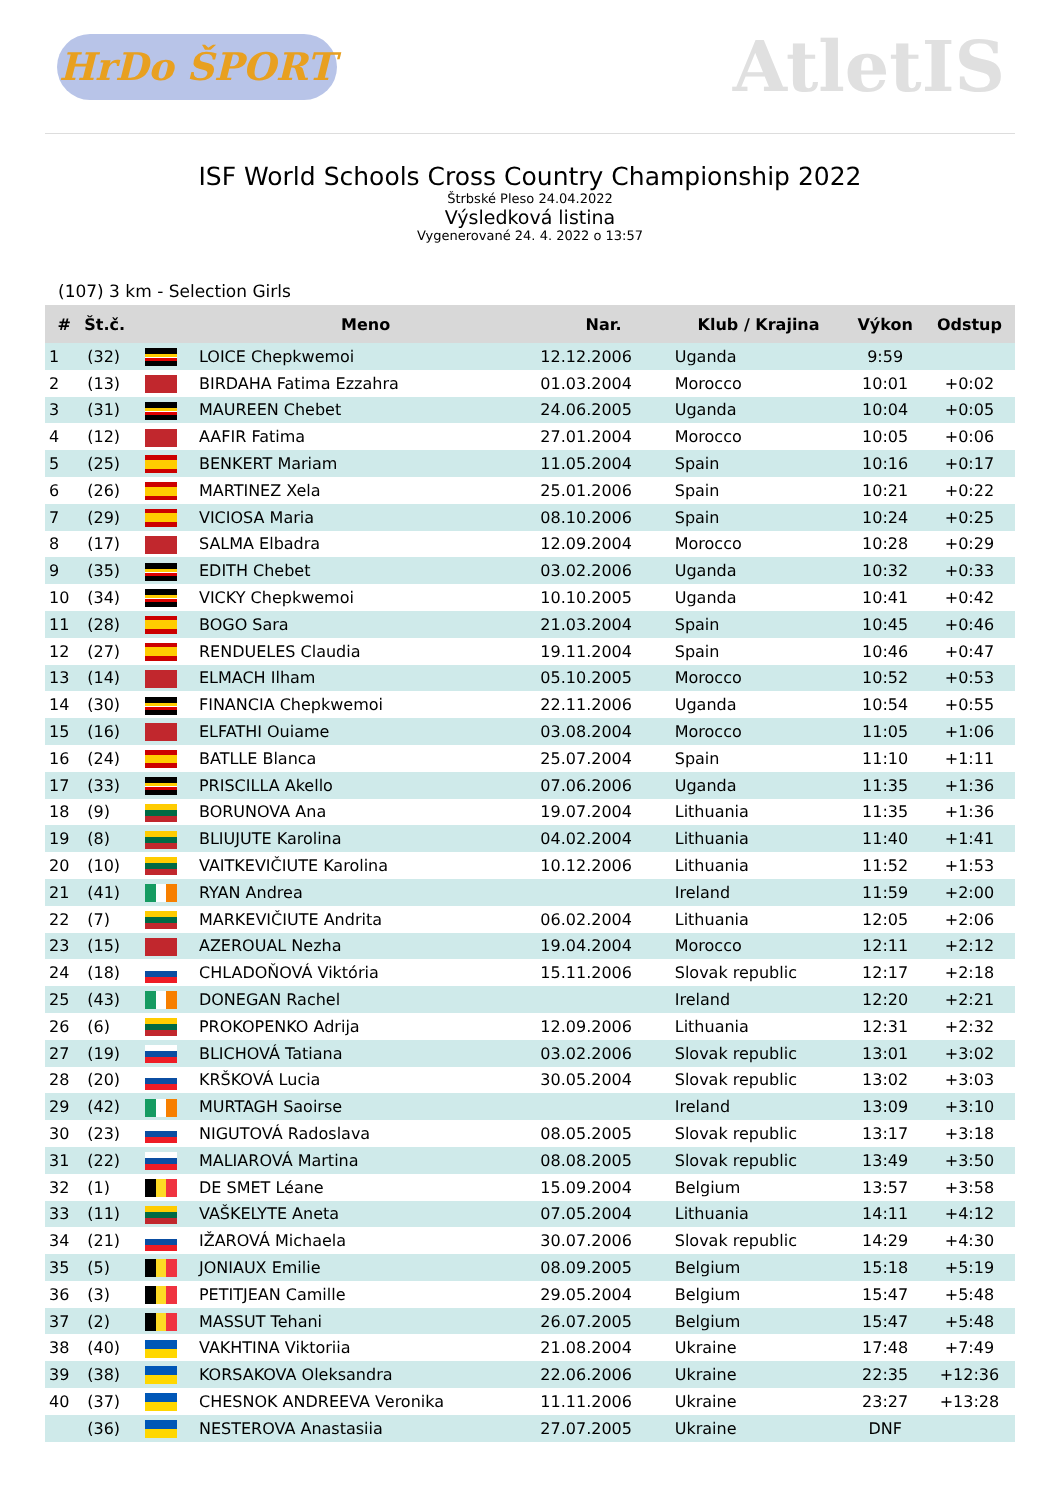HrDo ŠPORT
AtletIS
ISF World Schools Cross Country Championship 2022
Štrbské Pleso 24.04.2022
Výsledková listina
Vygenerované 24. 4. 2022 o 13:57
(107) 3 km - Selection Girls
| # | Št.č. | | Meno | Nar. | Klub / Krajina | Výkon | Odstup |
| --- | --- | --- | --- | --- | --- | --- | --- |
| 1 | (32) | | LOICE Chepkwemoi | 12.12.2006 | Uganda | 9:59 | |
| 2 | (13) | | BIRDAHA Fatima Ezzahra | 01.03.2004 | Morocco | 10:01 | +0:02 |
| 3 | (31) | | MAUREEN Chebet | 24.06.2005 | Uganda | 10:04 | +0:05 |
| 4 | (12) | | AAFIR Fatima | 27.01.2004 | Morocco | 10:05 | +0:06 |
| 5 | (25) | | BENKERT Mariam | 11.05.2004 | Spain | 10:16 | +0:17 |
| 6 | (26) | | MARTINEZ Xela | 25.01.2006 | Spain | 10:21 | +0:22 |
| 7 | (29) | | VICIOSA Maria | 08.10.2006 | Spain | 10:24 | +0:25 |
| 8 | (17) | | SALMA Elbadra | 12.09.2004 | Morocco | 10:28 | +0:29 |
| 9 | (35) | | EDITH Chebet | 03.02.2006 | Uganda | 10:32 | +0:33 |
| 10 | (34) | | VICKY Chepkwemoi | 10.10.2005 | Uganda | 10:41 | +0:42 |
| 11 | (28) | | BOGO Sara | 21.03.2004 | Spain | 10:45 | +0:46 |
| 12 | (27) | | RENDUELES Claudia | 19.11.2004 | Spain | 10:46 | +0:47 |
| 13 | (14) | | ELMACH Ilham | 05.10.2005 | Morocco | 10:52 | +0:53 |
| 14 | (30) | | FINANCIA Chepkwemoi | 22.11.2006 | Uganda | 10:54 | +0:55 |
| 15 | (16) | | ELFATHI Ouiame | 03.08.2004 | Morocco | 11:05 | +1:06 |
| 16 | (24) | | BATLLE Blanca | 25.07.2004 | Spain | 11:10 | +1:11 |
| 17 | (33) | | PRISCILLA Akello | 07.06.2006 | Uganda | 11:35 | +1:36 |
| 18 | (9) | | BORUNOVA Ana | 19.07.2004 | Lithuania | 11:35 | +1:36 |
| 19 | (8) | | BLIUJUTE Karolina | 04.02.2004 | Lithuania | 11:40 | +1:41 |
| 20 | (10) | | VAITKEVIČIUTE Karolina | 10.12.2006 | Lithuania | 11:52 | +1:53 |
| 21 | (41) | | RYAN Andrea | | Ireland | 11:59 | +2:00 |
| 22 | (7) | | MARKEVIČIUTE Andrita | 06.02.2004 | Lithuania | 12:05 | +2:06 |
| 23 | (15) | | AZEROUAL Nezha | 19.04.2004 | Morocco | 12:11 | +2:12 |
| 24 | (18) | | CHLADOŇOVÁ Viktória | 15.11.2006 | Slovak republic | 12:17 | +2:18 |
| 25 | (43) | | DONEGAN Rachel | | Ireland | 12:20 | +2:21 |
| 26 | (6) | | PROKOPENKO Adrija | 12.09.2006 | Lithuania | 12:31 | +2:32 |
| 27 | (19) | | BLICHOVÁ Tatiana | 03.02.2006 | Slovak republic | 13:01 | +3:02 |
| 28 | (20) | | KRŠKOVÁ Lucia | 30.05.2004 | Slovak republic | 13:02 | +3:03 |
| 29 | (42) | | MURTAGH Saoirse | | Ireland | 13:09 | +3:10 |
| 30 | (23) | | NIGUTOVÁ Radoslava | 08.05.2005 | Slovak republic | 13:17 | +3:18 |
| 31 | (22) | | MALIAROVÁ Martina | 08.08.2005 | Slovak republic | 13:49 | +3:50 |
| 32 | (1) | | DE SMET Léane | 15.09.2004 | Belgium | 13:57 | +3:58 |
| 33 | (11) | | VAŠKELYTE Aneta | 07.05.2004 | Lithuania | 14:11 | +4:12 |
| 34 | (21) | | IŽAROVÁ Michaela | 30.07.2006 | Slovak republic | 14:29 | +4:30 |
| 35 | (5) | | JONIAUX Emilie | 08.09.2005 | Belgium | 15:18 | +5:19 |
| 36 | (3) | | PETITJEAN Camille | 29.05.2004 | Belgium | 15:47 | +5:48 |
| 37 | (2) | | MASSUT Tehani | 26.07.2005 | Belgium | 15:47 | +5:48 |
| 38 | (40) | | VAKHTINA Viktoriia | 21.08.2004 | Ukraine | 17:48 | +7:49 |
| 39 | (38) | | KORSAKOVA Oleksandra | 22.06.2006 | Ukraine | 22:35 | +12:36 |
| 40 | (37) | | CHESNOK ANDREEVA Veronika | 11.11.2006 | Ukraine | 23:27 | +13:28 |
| | (36) | | NESTEROVA Anastasiia | 27.07.2005 | Ukraine | DNF | |